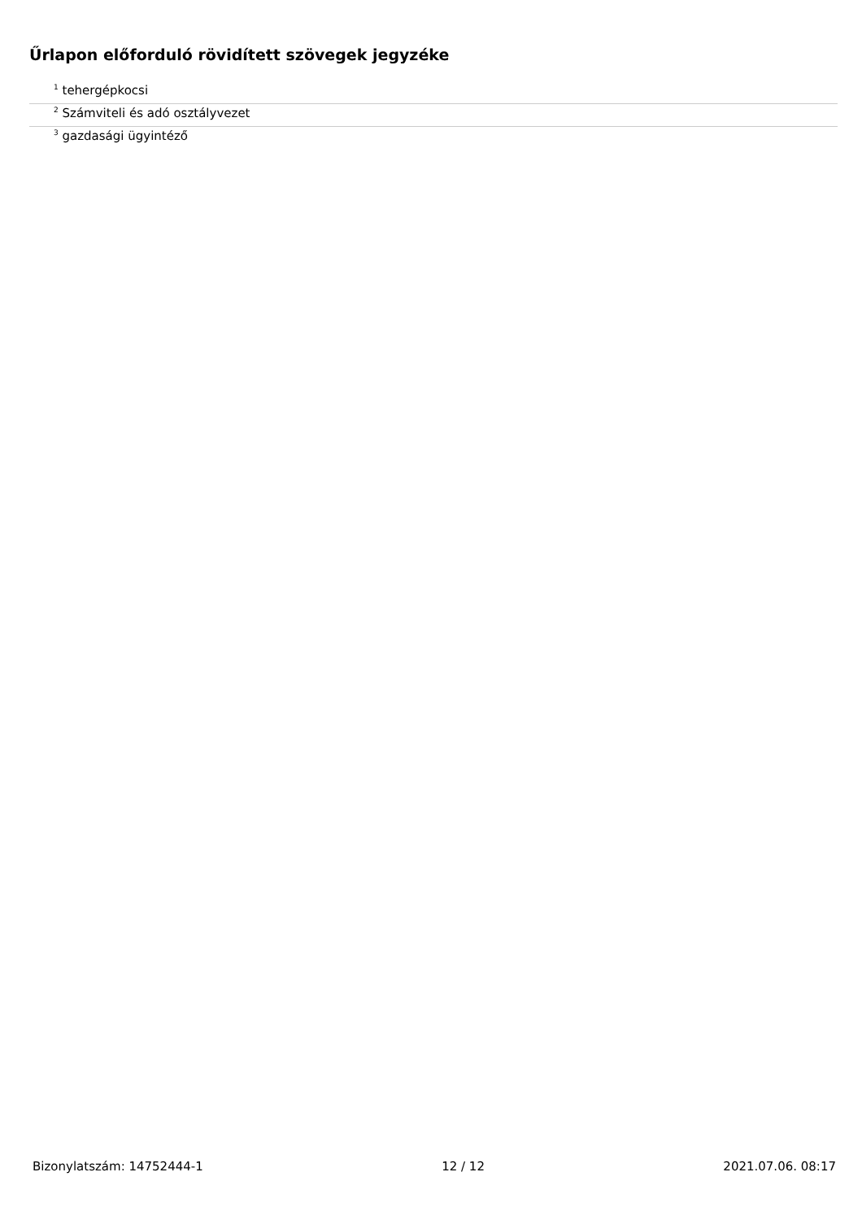Űrlapon előforduló rövidített szövegek jegyzéke
<sup>1</sup> tehergépkocsi
<sup>2</sup> Számviteli és adó osztályvezet
<sup>3</sup> gazdasági ügyintéző
Bizonylatszám: 14752444-1 12 / 12 2021.07.06. 08:17